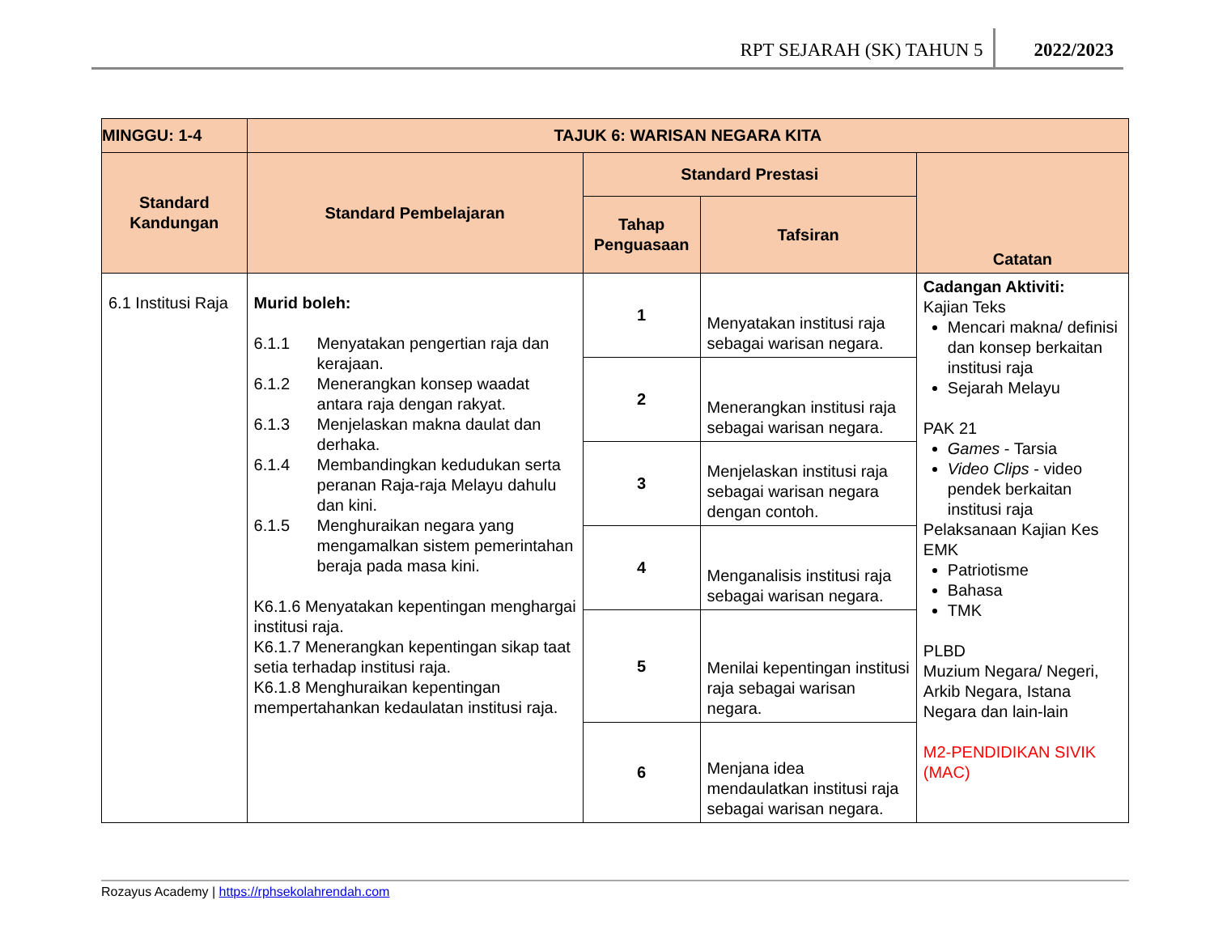RPT SEJARAH (SK) TAHUN 5
2022/2023
| MINGGU: 1-4 | TAJUK 6: WARISAN NEGARA KITA | | | |
| --- | --- | --- | --- | --- |
| Standard Kandungan | Standard Pembelajaran | Standard Prestasi | | Catatan |
| | | Tahap Penguasaan | Tafsiran | |
| 6.1 Institusi Raja | Murid boleh: 6.1.1 Menyatakan pengertian raja dan kerajaan. 6.1.2 Menerangkan konsep waadat antara raja dengan rakyat. 6.1.3 Menjelaskan makna daulat dan derhaka. 6.1.4 Membandingkan kedudukan serta peranan Raja-raja Melayu dahulu dan kini. 6.1.5 Menghuraikan negara yang mengamalkan sistem pemerintahan beraja pada masa kini. K6.1.6 Menyatakan kepentingan menghargai institusi raja. K6.1.7 Menerangkan kepentingan sikap taat setia terhadap institusi raja. K6.1.8 Menghuraikan kepentingan mempertahankan kedaulatan institusi raja. | 1 | Menyatakan institusi raja sebagai warisan negara. | Cadangan Aktiviti: Kajian Teks Mencari makna/ definisi dan konsep berkaitan institusi raja Sejarah Melayu PAK 21 Games - Tarsia Video Clips - video pendek berkaitan institusi raja Pelaksanaan Kajian Kes EMK Patriotisme Bahasa TMK PLBD Muzium Negara/ Negeri, Arkib Negara, Istana Negara dan lain-lain M2-PENDIDIKAN SIVIK (MAC) |
| | | 2 | Menerangkan institusi raja sebagai warisan negara. | |
| | | 3 | Menjelaskan institusi raja sebagai warisan negara dengan contoh. | |
| | | 4 | Menganalisis institusi raja sebagai warisan negara. | |
| | | 5 | Menilai kepentingan institusi raja sebagai warisan negara. | |
| | | 6 | Menjana idea mendaulatkan institusi raja sebagai warisan negara. | |
Rozayus Academy | https://rphsekolahrendah.com